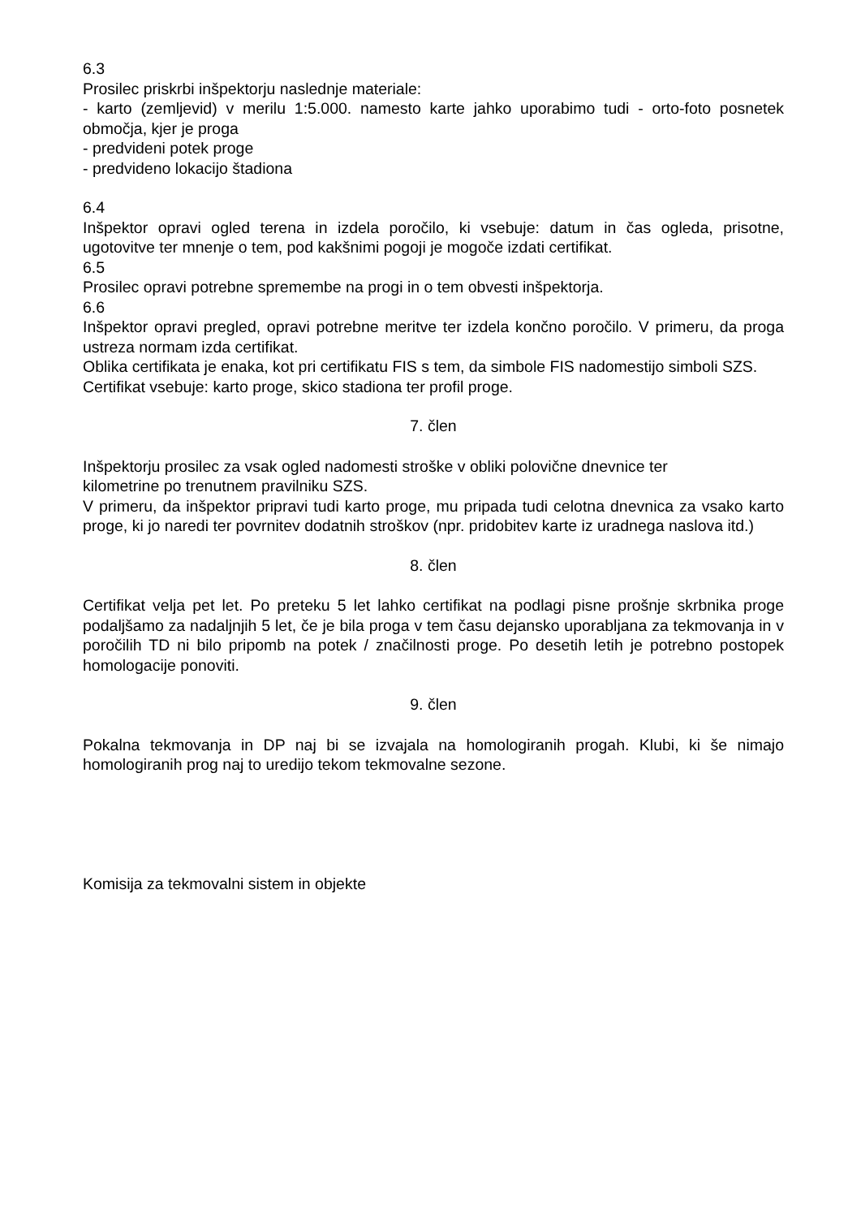6.3
Prosilec priskrbi inšpektorju naslednje materiale:
- karto (zemljevid) v merilu 1:5.000. namesto karte jahko uporabimo tudi - orto-foto posnetek območja, kjer je proga
- predvideni potek proge
- predvideno lokacijo štadiona
6.4
Inšpektor opravi ogled terena in izdela poročilo, ki vsebuje: datum in čas ogleda, prisotne, ugotovitve ter mnenje o tem, pod kakšnimi pogoji je mogoče izdati certifikat.
6.5
Prosilec opravi potrebne spremembe na progi in o tem obvesti inšpektorja.
6.6
Inšpektor opravi pregled, opravi potrebne meritve ter izdela končno poročilo. V primeru, da proga ustreza normam izda certifikat.
Oblika certifikata je enaka, kot pri certifikatu FIS s tem, da simbole FIS nadomestijo simboli SZS.
Certifikat vsebuje: karto proge, skico stadiona ter profil proge.
7. člen
Inšpektorju prosilec za vsak ogled nadomesti stroške v obliki polovične dnevnice ter
kilometrine po trenutnem pravilniku SZS.
V primeru, da inšpektor pripravi tudi karto proge, mu pripada tudi celotna dnevnica za vsako karto proge, ki jo naredi ter povrnitev dodatnih stroškov (npr. pridobitev karte iz uradnega naslova itd.)
8. člen
Certifikat velja pet let. Po preteku 5 let lahko certifikat na podlagi pisne prošnje skrbnika proge podaljšamo za nadaljnjih 5 let, če je bila proga v tem času dejansko uporabljana za tekmovanja in v poročilih TD ni bilo pripomb na potek / značilnosti proge. Po desetih letih je potrebno postopek homologacije ponoviti.
9. člen
Pokalna tekmovanja in DP naj bi se izvajala na homologiranih progah. Klubi, ki še nimajo homologiranih prog naj to uredijo tekom tekmovalne sezone.
Komisija za tekmovalni sistem in objekte